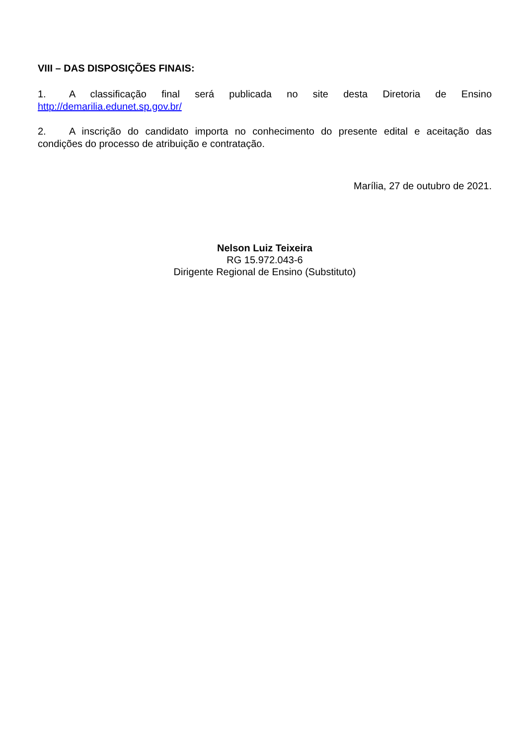VIII – DAS DISPOSIÇÕES FINAIS:
1. A classificação final será publicada no site desta Diretoria de Ensino http://demarilia.edunet.sp.gov.br/
2. A inscrição do candidato importa no conhecimento do presente edital e aceitação das condições do processo de atribuição e contratação.
Marília, 27 de outubro de 2021.
Nelson Luiz Teixeira
RG 15.972.043-6
Dirigente Regional de Ensino (Substituto)